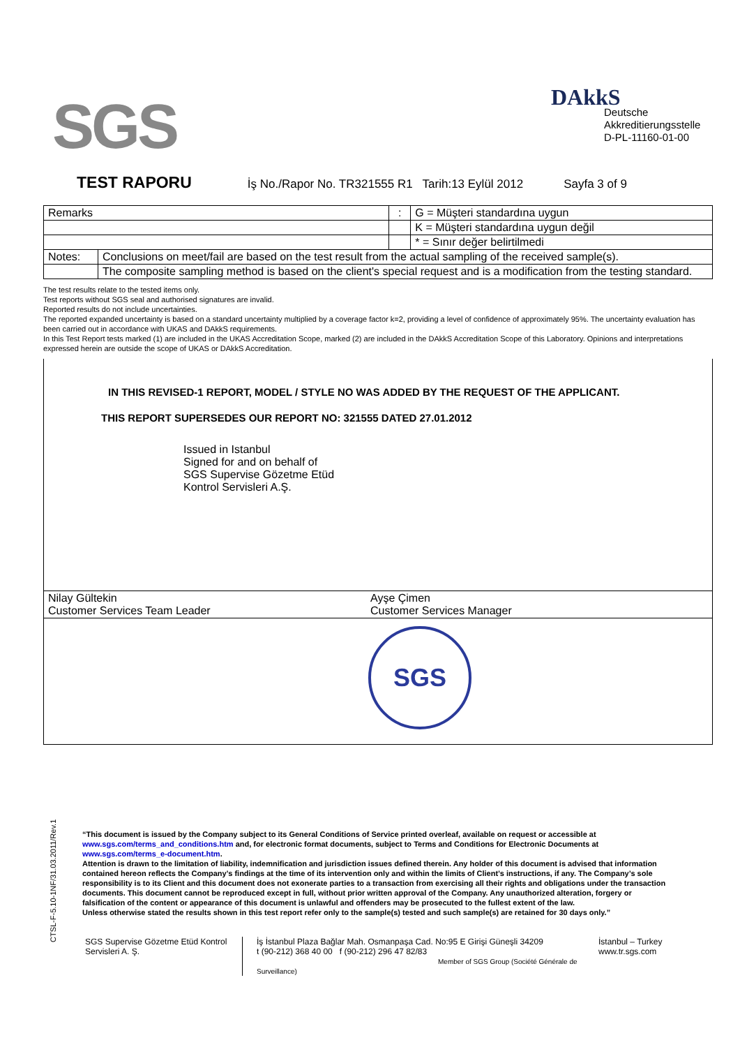SGS
DAkkS
Deutsche
Akkreditierungsstelle
D-PL-11160-01-00
TEST RAPORU
İş No./Rapor No. TR321555 R1 Tarih:13 Eylül 2012 Sayfa 3 of 9
| Remarks | | : | G = Müşteri standardına uygun |
| | | | K = Müşteri standardına uygun değil |
| | | | * = Sınır değer belirtilmedi |
| Notes: | Conclusions on meet/fail are based on the test result from the actual sampling of the received sample(s). | | |
| | The composite sampling method is based on the client's special request and is a modification from the testing standard. | | |
The test results relate to the tested items only.
Test reports without SGS seal and authorised signatures are invalid.
Reported results do not include uncertainties.
The reported expanded uncertainty is based on a standard uncertainty multiplied by a coverage factor k=2, providing a level of confidence of approximately 95%. The uncertainty evaluation has been carried out in accordance with UKAS and DAkkS requirements.
In this Test Report tests marked (1) are included in the UKAS Accreditation Scope, marked (2) are included in the DAkkS Accreditation Scope of this Laboratory. Opinions and interpretations expressed herein are outside the scope of UKAS or DAkkS Accreditation.
| IN THIS REVISED-1 REPORT, MODEL / STYLE NO WAS ADDED BY THE REQUEST OF THE APPLICANT. THIS REPORT SUPERSEDES OUR REPORT NO: 321555 DATED 27.01.2012 Issued in Istanbul Signed for and on behalf of SGS Supervise Gözetme Etüd Kontrol Servisleri A.Ş. | |
| Nilay Gültekin Customer Services Team Leader | Ayşe Çimen Customer Services Manager |
| SGS | |
CTSL-F-5.10-1NF/31.03.2011/Rev.1
“This document is issued by the Company subject to its General Conditions of Service printed overleaf, available on request or accessible at www.sgs.com/terms_and_conditions.htm and, for electronic format documents, subject to Terms and Conditions for Electronic Documents at www.sgs.com/terms_e-document.htm.
Attention is drawn to the limitation of liability, indemnification and jurisdiction issues defined therein. Any holder of this document is advised that information contained hereon reflects the Company’s findings at the time of its intervention only and within the limits of Client’s instructions, if any. The Company’s sole responsibility is to its Client and this document does not exonerate parties to a transaction from exercising all their rights and obligations under the transaction documents. This document cannot be reproduced except in full, without prior written approval of the Company. Any unauthorized alteration, forgery or falsification of the content or appearance of this document is unlawful and offenders may be prosecuted to the fullest extent of the law.
Unless otherwise stated the results shown in this test report refer only to the sample(s) tested and such sample(s) are retained for 30 days only.”
SGS Supervise Gözetme Etüd Kontrol Servisleri A. Ş.
İş İstanbul Plaza Bağlar Mah. Osmanpaşa Cad. No:95 E Girişi Güneşli 34209
t (90-212) 368 40 00 f (90-212) 296 47 82/83
Member of SGS Group (Société Générale de Surveillance)
İstanbul – Turkey
www.tr.sgs.com